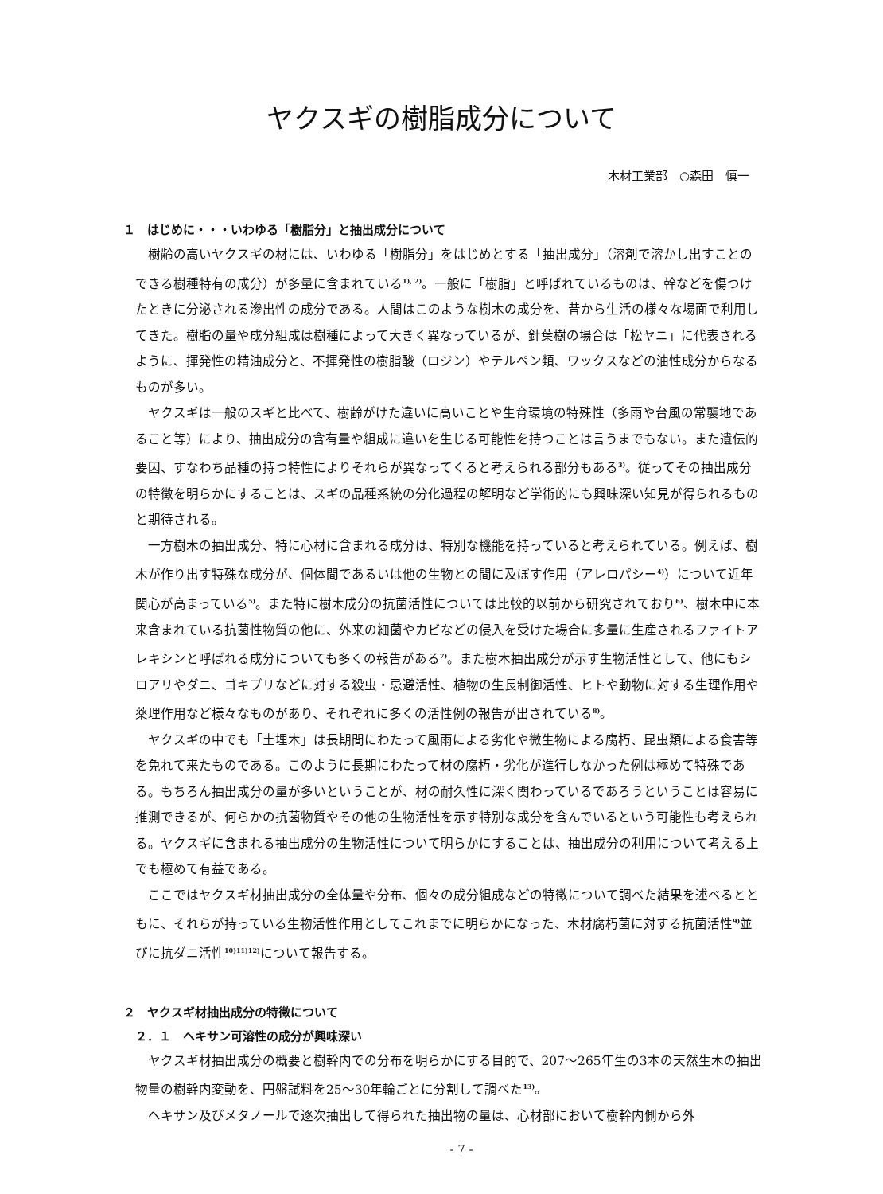ヤクスギの樹脂成分について
木材工業部　○森田　慎一
１　はじめに・・・いわゆる「樹脂分」と抽出成分について
樹齢の高いヤクスギの材には、いわゆる「樹脂分」をはじめとする「抽出成分」（溶剤で溶かし出すことのできる樹種特有の成分）が多量に含まれている<sup>1), 2)</sup>。一般に「樹脂」と呼ばれているものは、幹などを傷つけたときに分泌される滲出性の成分である。人間はこのような樹木の成分を、昔から生活の様々な場面で利用してきた。樹脂の量や成分組成は樹種によって大きく異なっているが、針葉樹の場合は「松ヤニ」に代表されるように、揮発性の精油成分と、不揮発性の樹脂酸（ロジン）やテルペン類、ワックスなどの油性成分からなるものが多い。
ヤクスギは一般のスギと比べて、樹齢がけた違いに高いことや生育環境の特殊性（多雨や台風の常襲地であること等）により、抽出成分の含有量や組成に違いを生じる可能性を持つことは言うまでもない。また遺伝的要因、すなわち品種の持つ特性によりそれらが異なってくると考えられる部分もある<sup>3)</sup>。従ってその抽出成分の特徴を明らかにすることは、スギの品種系統の分化過程の解明など学術的にも興味深い知見が得られるものと期待される。
一方樹木の抽出成分、特に心材に含まれる成分は、特別な機能を持っていると考えられている。例えば、樹木が作り出す特殊な成分が、個体間であるいは他の生物との間に及ぼす作用（アレロパシー<sup>4)</sup>）について近年関心が高まっている<sup>5)</sup>。また特に樹木成分の抗菌活性については比較的以前から研究されており<sup>6)</sup>、樹木中に本来含まれている抗菌性物質の他に、外来の細菌やカビなどの侵入を受けた場合に多量に生産されるファイトアレキシンと呼ばれる成分についても多くの報告がある<sup>7)</sup>。また樹木抽出成分が示す生物活性として、他にもシロアリやダニ、ゴキブリなどに対する殺虫・忌避活性、植物の生長制御活性、ヒトや動物に対する生理作用や薬理作用など様々なものがあり、それぞれに多くの活性例の報告が出されている<sup>8)</sup>。
ヤクスギの中でも「土埋木」は長期間にわたって風雨による劣化や微生物による腐朽、昆虫類による食害等を免れて来たものである。このように長期にわたって材の腐朽・劣化が進行しなかった例は極めて特殊である。もちろん抽出成分の量が多いということが、材の耐久性に深く関わっているであろうということは容易に推測できるが、何らかの抗菌物質やその他の生物活性を示す特別な成分を含んでいるという可能性も考えられる。ヤクスギに含まれる抽出成分の生物活性について明らかにすることは、抽出成分の利用について考える上でも極めて有益である。
ここではヤクスギ材抽出成分の全体量や分布、個々の成分組成などの特徴について調べた結果を述べるとともに、それらが持っている生物活性作用としてこれまでに明らかになった、木材腐朽菌に対する抗菌活性<sup>9)</sup>並びに抗ダニ活性<sup>10)11)12)</sup>について報告する。
２　ヤクスギ材抽出成分の特徴について
２．１　ヘキサン可溶性の成分が興味深い
ヤクスギ材抽出成分の概要と樹幹内での分布を明らかにする目的で、207～265年生の3本の天然生木の抽出物量の樹幹内変動を、円盤試料を25～30年輪ごとに分割して調べた<sup>13)</sup>。
ヘキサン及びメタノールで逐次抽出して得られた抽出物の量は、心材部において樹幹内側から外
- 7 -